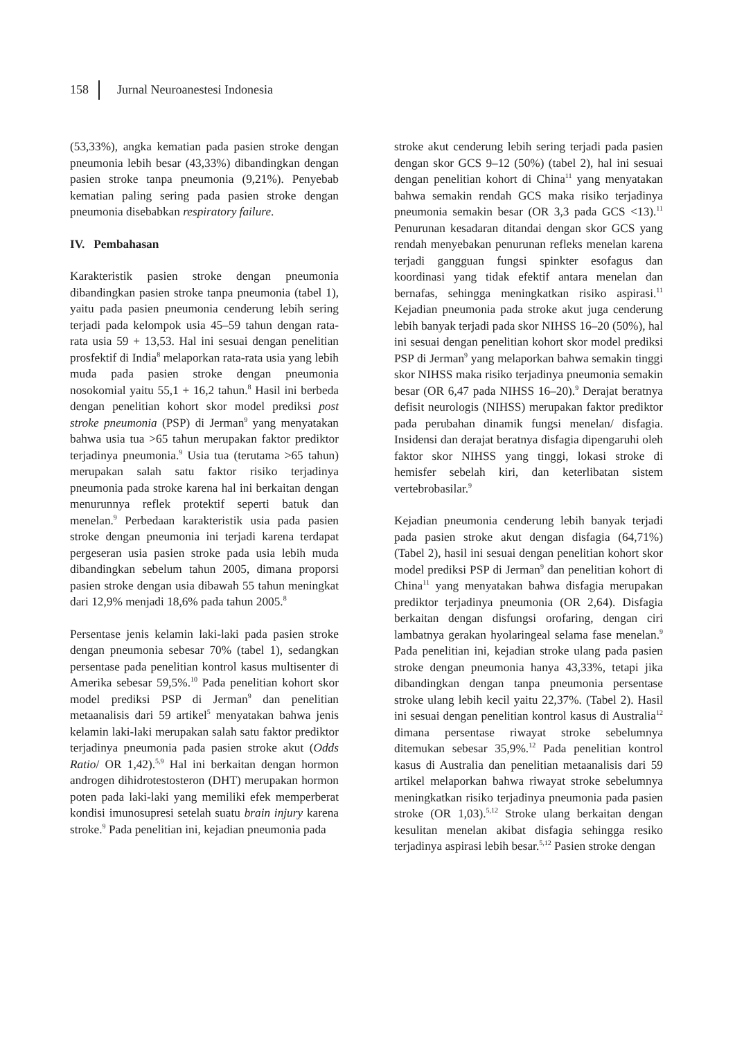158 Jurnal Neuroanestesi Indonesia
(53,33%), angka kematian pada pasien stroke dengan pneumonia lebih besar (43,33%) dibandingkan dengan pasien stroke tanpa pneumonia (9,21%). Penyebab kematian paling sering pada pasien stroke dengan pneumonia disebabkan respiratory failure.
IV. Pembahasan
Karakteristik pasien stroke dengan pneumonia dibandingkan pasien stroke tanpa pneumonia (tabel 1), yaitu pada pasien pneumonia cenderung lebih sering terjadi pada kelompok usia 45–59 tahun dengan rata-rata usia 59 + 13,53. Hal ini sesuai dengan penelitian prosfektif di India<sup>8</sup> melaporkan rata-rata usia yang lebih muda pada pasien stroke dengan pneumonia nosokomial yaitu 55,1 + 16,2 tahun.<sup>8</sup> Hasil ini berbeda dengan penelitian kohort skor model prediksi post stroke pneumonia (PSP) di Jerman<sup>9</sup> yang menyatakan bahwa usia tua >65 tahun merupakan faktor prediktor terjadinya pneumonia.<sup>9</sup> Usia tua (terutama >65 tahun) merupakan salah satu faktor risiko terjadinya pneumonia pada stroke karena hal ini berkaitan dengan menurunnya reflek protektif seperti batuk dan menelan.<sup>9</sup> Perbedaan karakteristik usia pada pasien stroke dengan pneumonia ini terjadi karena terdapat pergeseran usia pasien stroke pada usia lebih muda dibandingkan sebelum tahun 2005, dimana proporsi pasien stroke dengan usia dibawah 55 tahun meningkat dari 12,9% menjadi 18,6% pada tahun 2005.<sup>8</sup>
Persentase jenis kelamin laki-laki pada pasien stroke dengan pneumonia sebesar 70% (tabel 1), sedangkan persentase pada penelitian kontrol kasus multisenter di Amerika sebesar 59,5%.<sup>10</sup> Pada penelitian kohort skor model prediksi PSP di Jerman<sup>9</sup> dan penelitian metaanalisis dari 59 artikel<sup>5</sup> menyatakan bahwa jenis kelamin laki-laki merupakan salah satu faktor prediktor terjadinya pneumonia pada pasien stroke akut (Odds Ratio/ OR 1,42).<sup>5,9</sup> Hal ini berkaitan dengan hormon androgen dihidrotestosteron (DHT) merupakan hormon poten pada laki-laki yang memiliki efek memperberat kondisi imunosupresi setelah suatu brain injury karena stroke.<sup>9</sup> Pada penelitian ini, kejadian pneumonia pada
stroke akut cenderung lebih sering terjadi pada pasien dengan skor GCS 9–12 (50%) (tabel 2), hal ini sesuai dengan penelitian kohort di China<sup>11</sup> yang menyatakan bahwa semakin rendah GCS maka risiko terjadinya pneumonia semakin besar (OR 3,3 pada GCS <13).<sup>11</sup> Penurunan kesadaran ditandai dengan skor GCS yang rendah menyebakan penurunan refleks menelan karena terjadi gangguan fungsi spinkter esofagus dan koordinasi yang tidak efektif antara menelan dan bernafas, sehingga meningkatkan risiko aspirasi.<sup>11</sup> Kejadian pneumonia pada stroke akut juga cenderung lebih banyak terjadi pada skor NIHSS 16–20 (50%), hal ini sesuai dengan penelitian kohort skor model prediksi PSP di Jerman<sup>9</sup> yang melaporkan bahwa semakin tinggi skor NIHSS maka risiko terjadinya pneumonia semakin besar (OR 6,47 pada NIHSS 16–20).<sup>9</sup> Derajat beratnya defisit neurologis (NIHSS) merupakan faktor prediktor pada perubahan dinamik fungsi menelan/ disfagia. Insidensi dan derajat beratnya disfagia dipengaruhi oleh faktor skor NIHSS yang tinggi, lokasi stroke di hemisfer sebelah kiri, dan keterlibatan sistem vertebrobasilar.<sup>9</sup>
Kejadian pneumonia cenderung lebih banyak terjadi pada pasien stroke akut dengan disfagia (64,71%) (Tabel 2), hasil ini sesuai dengan penelitian kohort skor model prediksi PSP di Jerman<sup>9</sup> dan penelitian kohort di China<sup>11</sup> yang menyatakan bahwa disfagia merupakan prediktor terjadinya pneumonia (OR 2,64). Disfagia berkaitan dengan disfungsi orofaring, dengan ciri lambatnya gerakan hyolaringeal selama fase menelan.<sup>9</sup> Pada penelitian ini, kejadian stroke ulang pada pasien stroke dengan pneumonia hanya 43,33%, tetapi jika dibandingkan dengan tanpa pneumonia persentase stroke ulang lebih kecil yaitu 22,37%. (Tabel 2). Hasil ini sesuai dengan penelitian kontrol kasus di Australia<sup>12</sup> dimana persentase riwayat stroke sebelumnya ditemukan sebesar 35,9%.<sup>12</sup> Pada penelitian kontrol kasus di Australia dan penelitian metaanalisis dari 59 artikel melaporkan bahwa riwayat stroke sebelumnya meningkatkan risiko terjadinya pneumonia pada pasien stroke (OR 1,03).<sup>5,12</sup> Stroke ulang berkaitan dengan kesulitan menelan akibat disfagia sehingga resiko terjadinya aspirasi lebih besar.<sup>5,12</sup> Pasien stroke dengan